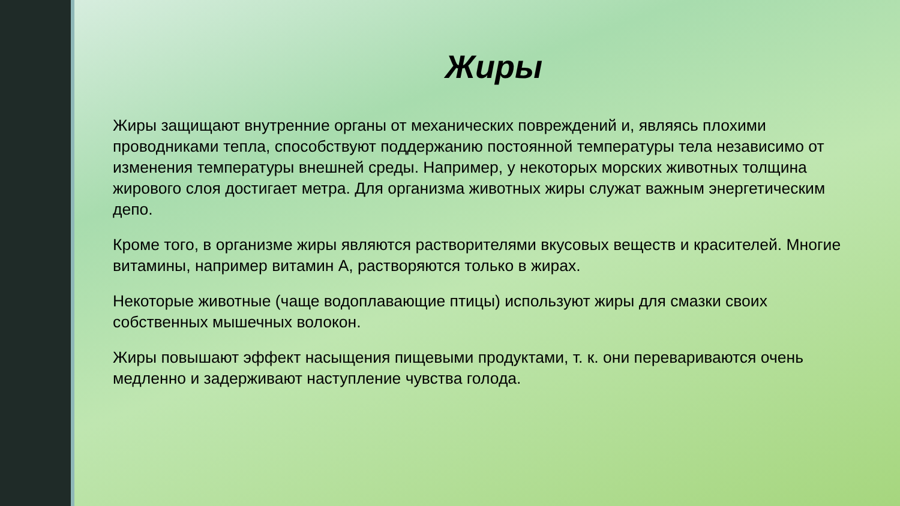Жиры
Жиры защищают внутренние органы от механических повреждений и, являясь плохими проводниками тепла, способствуют поддержанию постоянной температуры тела независимо от изменения температуры внешней среды. Например, у некоторых морских животных толщина жирового слоя достигает метра. Для организма животных жиры служат важным энергетическим депо.
Кроме того, в организме жиры являются растворителями вкусовых веществ и красителей. Многие витамины, например витамин А, растворяются только в жирах.
Некоторые животные (чаще водоплавающие птицы) используют жиры для смазки своих собственных мышечных волокон.
Жиры повышают эффект насыщения пищевыми продуктами, т. к. они перевариваются очень медленно и задерживают наступление чувства голода.